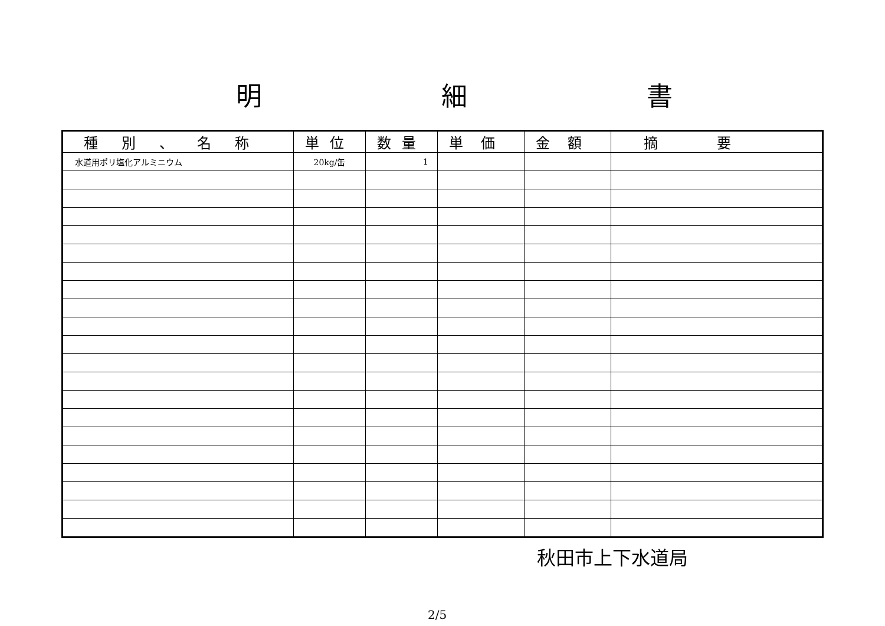明 細 書
| 種別、名称 | 単位 | 数量 | 単価 | 金額 | 摘要 |
| --- | --- | --- | --- | --- | --- |
| 水道用ポリ塩化アルミニウム | 20kg/缶 | 1 | | | |
秋田市上下水道局
2/5